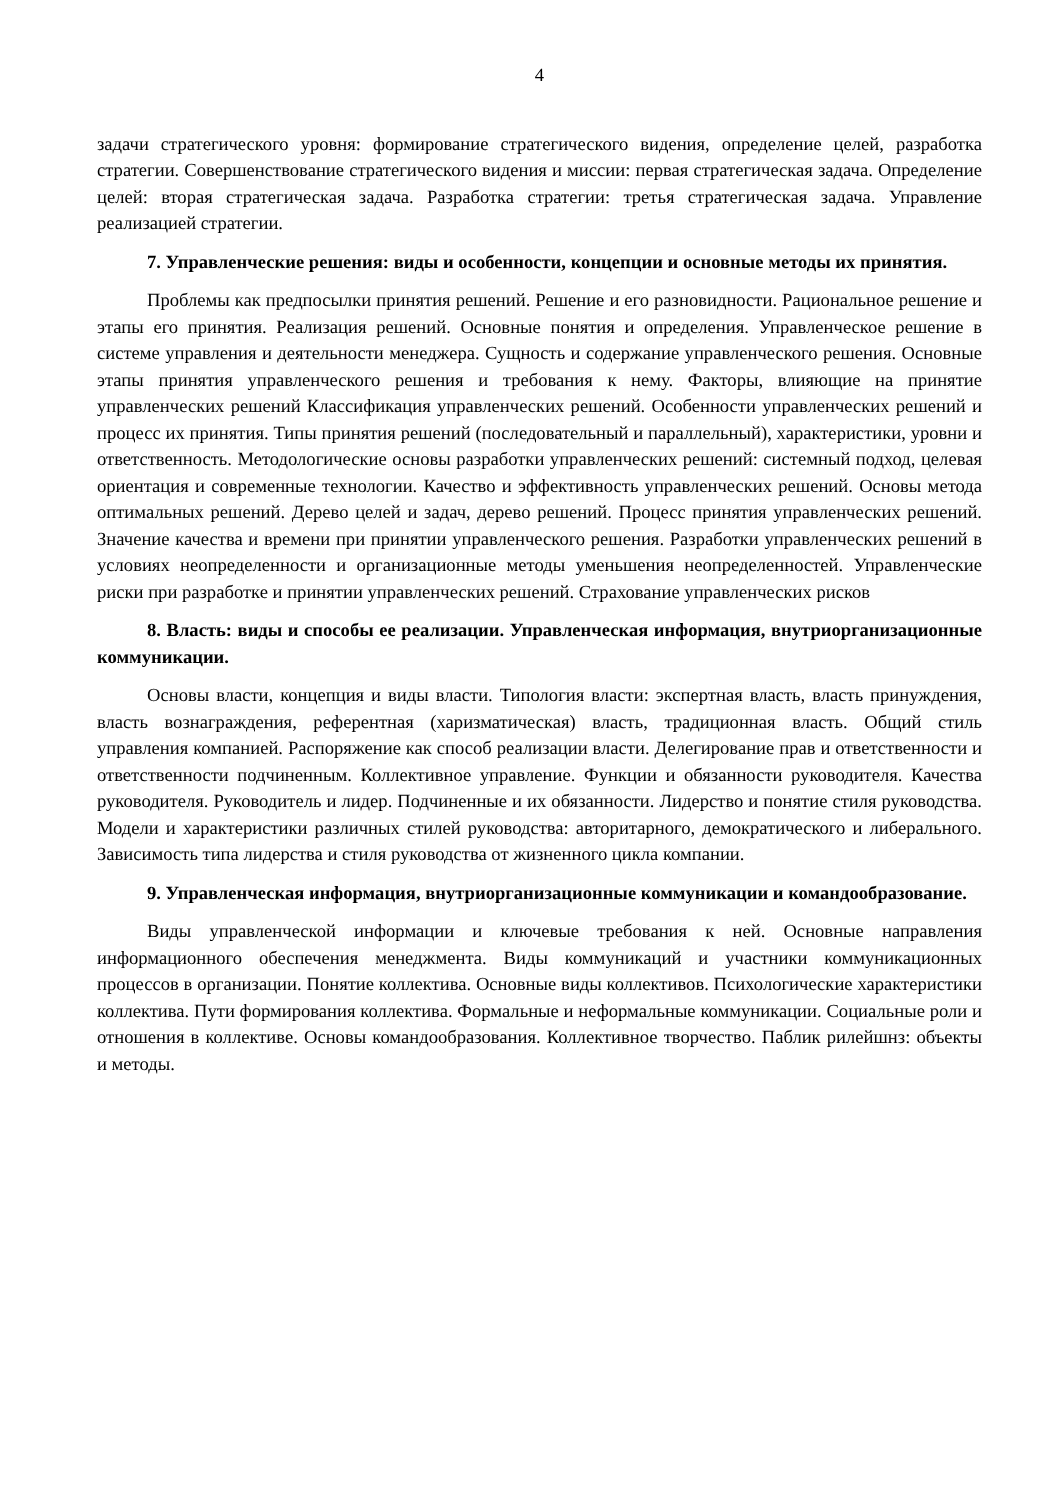4
задачи стратегического уровня: формирование стратегического видения, определение целей, разработка стратегии. Совершенствование стратегического видения и миссии: первая стратегическая задача. Определение целей: вторая стратегическая задача. Разработка стратегии: третья стратегическая задача. Управление реализацией стратегии.
7. Управленческие решения: виды и особенности, концепции и основные методы их принятия.
Проблемы как предпосылки принятия решений. Решение и его разновидности. Рациональное решение и этапы его принятия. Реализация решений. Основные понятия и определения. Управленческое решение в системе управления и деятельности менеджера. Сущность и содержание управленческого решения. Основные этапы принятия управленческого решения и требования к нему. Факторы, влияющие на принятие управленческих решений Классификация управленческих решений. Особенности управленческих решений и процесс их принятия. Типы принятия решений (последовательный и параллельный), характеристики, уровни и ответственность. Методологические основы разработки управленческих решений: системный подход, целевая ориентация и современные технологии. Качество и эффективность управленческих решений. Основы метода оптимальных решений. Дерево целей и задач, дерево решений. Процесс принятия управленческих решений. Значение качества и времени при принятии управленческого решения. Разработки управленческих решений в условиях неопределенности и организационные методы уменьшения неопределенностей. Управленческие риски при разработке и принятии управленческих решений. Страхование управленческих рисков
8. Власть: виды и способы ее реализации. Управленческая информация, внутриорганизационные коммуникации.
Основы власти, концепция и виды власти. Типология власти: экспертная власть, власть принуждения, власть вознаграждения, референтная (харизматическая) власть, традиционная власть. Общий стиль управления компанией. Распоряжение как способ реализации власти. Делегирование прав и ответственности и ответственности подчиненным. Коллективное управление. Функции и обязанности руководителя. Качества руководителя. Руководитель и лидер. Подчиненные и их обязанности. Лидерство и понятие стиля руководства. Модели и характеристики различных стилей руководства: авторитарного, демократического и либерального. Зависимость типа лидерства и стиля руководства от жизненного цикла компании.
9. Управленческая информация, внутриорганизационные коммуникации и командообразование.
Виды управленческой информации и ключевые требования к ней. Основные направления информационного обеспечения менеджмента. Виды коммуникаций и участники коммуникационных процессов в организации. Понятие коллектива. Основные виды коллективов. Психологические характеристики коллектива. Пути формирования коллектива. Формальные и неформальные коммуникации. Социальные роли и отношения в коллективе. Основы командообразования. Коллективное творчество. Паблик рилейшнз: объекты и методы.